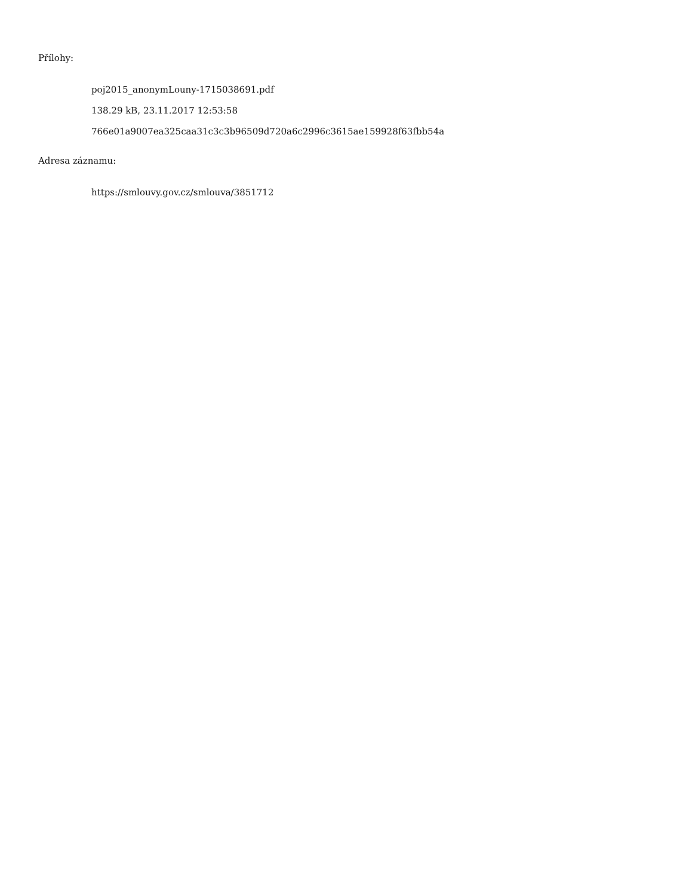Přílohy:
poj2015_anonymLouny-1715038691.pdf
138.29 kB, 23.11.2017 12:53:58
766e01a9007ea325caa31c3c3b96509d720a6c2996c3615ae159928f63fbb54a
Adresa záznamu:
https://smlouvy.gov.cz/smlouva/3851712